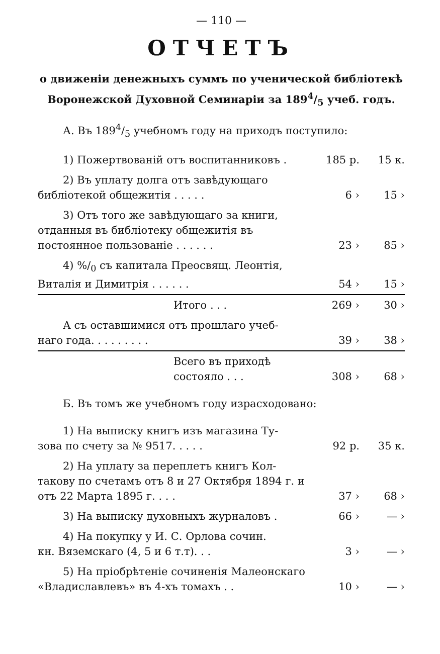— 110 —
ОТЧЕТЪ
о движеніи денежныхъ суммъ по ученической библіотекѣ
Воронежской Духовной Семинаріи за 1894/5 учеб. годъ.
А. Въ 1894/5 учебномъ году на приходъ поступило:
| 1) Пожертвованій отъ воспитанниковъ . | 185 р. | 15 к. |
| 2) Въ уплату долга отъ завѣдующаго библіотекой общежитія . . . . . | 6 › | 15 › |
| 3) Отъ того же завѣдующаго за книги, отданныя въ библіотеку общежитія въ постоянное пользованіе . . . . . . | 23 › | 85 › |
| 4) %/<sub>0</sub> съ капитала Преосвящ. Леонтія, Виталія и Димитрія . . . . . . | 54 › | 15 › |
| Итого . . . | 269 › | 30 › |
| А съ оставшимися отъ прошлаго учеб- наго года. . . . . . . . . | 39 › | 38 › |
| Всего въ приходѣ состояло . . . | 308 › | 68 › |
Б. Въ томъ же учебномъ году израсходовано:
| 1) На выписку книгъ изъ магазина Ту- зова по счету за № 9517. . . . . | 92 р. | 35 к. |
| 2) На уплату за переплетъ книгъ Кол- такову по счетамъ отъ 8 и 27 Октября 1894 г. и отъ 22 Марта 1895 г. . . . | 37 › | 68 › |
| 3) На выписку духовныхъ журналовъ . | 66 › | — › |
| 4) На покупку у И. С. Орлова сочин. кн. Вяземскаго (4, 5 и 6 т.т). . . | 3 › | — › |
| 5) На пріобрѣтеніе сочиненія Малеонскаго «Владиславлевъ» въ 4-хъ томахъ . . | 10 › | — › |